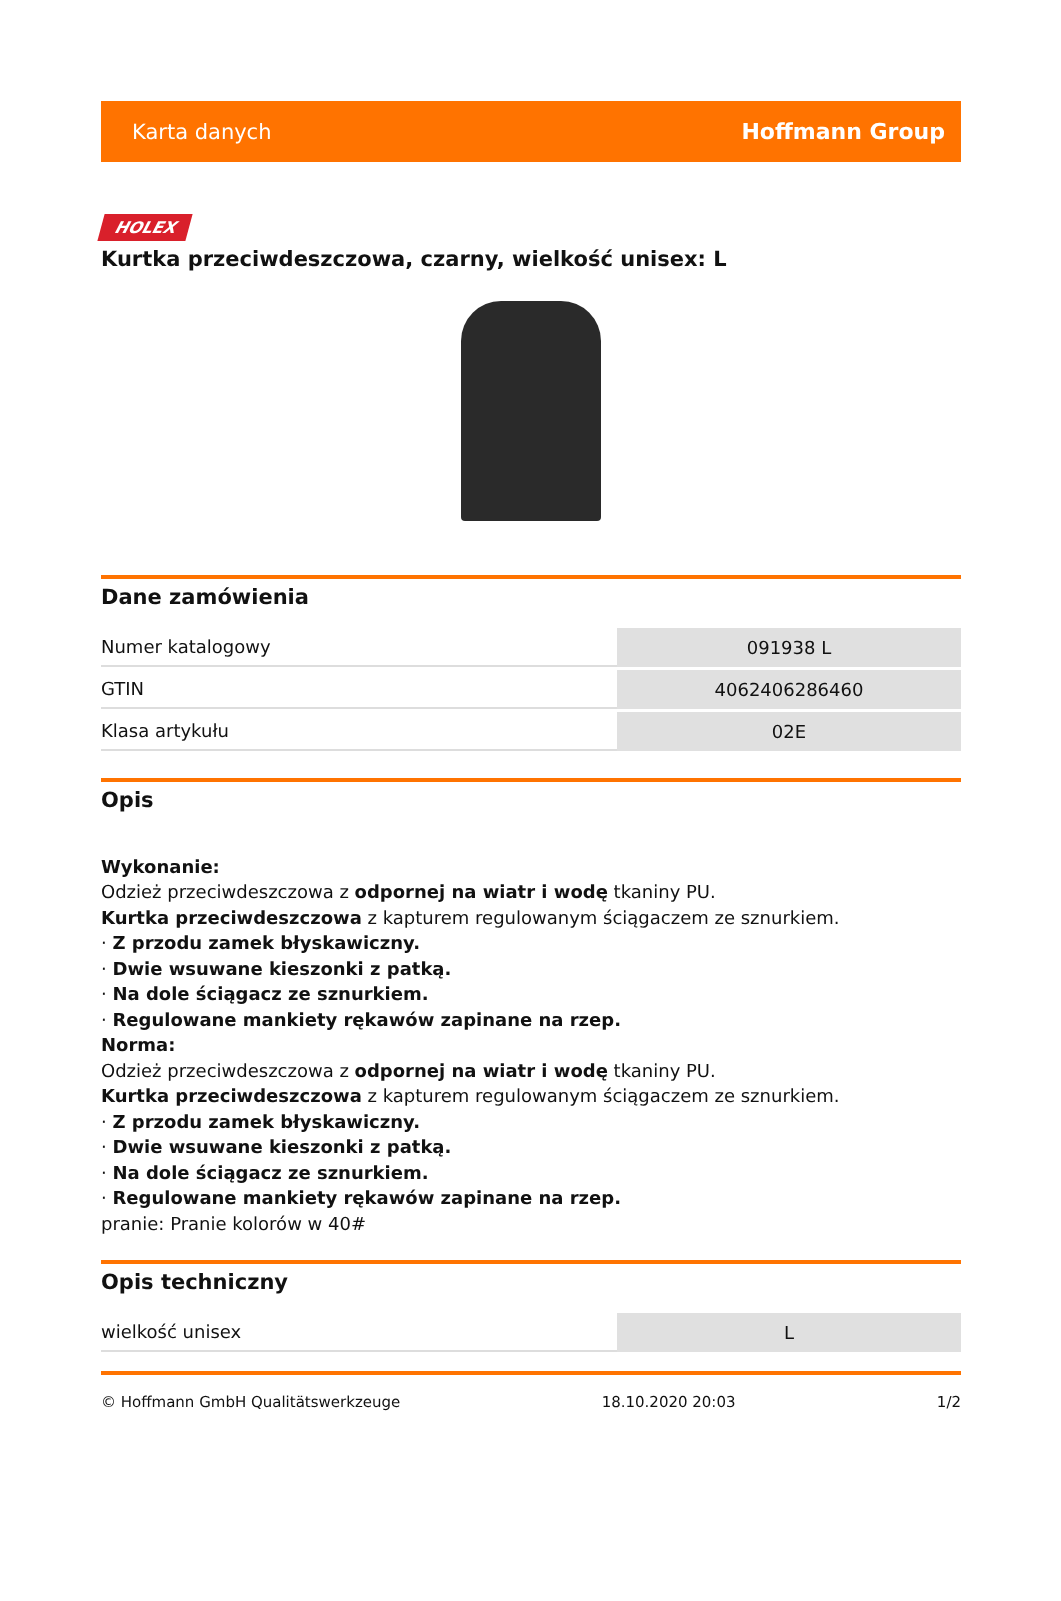Karta danych Hoffmann Group
HOLEX
Kurtka przeciwdeszczowa, czarny, wielkość unisex: L
Dane zamówienia
| Numer katalogowy | 091938 L |
| GTIN | 4062406286460 |
| Klasa artykułu | 02E |
Opis
Wykonanie:
Odzież przeciwdeszczowa z odpornej na wiatr i wodę tkaniny PU.
Kurtka przeciwdeszczowa z kapturem regulowanym ściągaczem ze sznurkiem.
· Z przodu zamek błyskawiczny.
· Dwie wsuwane kieszonki z patką.
· Na dole ściągacz ze sznurkiem.
· Regulowane mankiety rękawów zapinane na rzep.
Norma:
Odzież przeciwdeszczowa z odpornej na wiatr i wodę tkaniny PU.
Kurtka przeciwdeszczowa z kapturem regulowanym ściągaczem ze sznurkiem.
· Z przodu zamek błyskawiczny.
· Dwie wsuwane kieszonki z patką.
· Na dole ściągacz ze sznurkiem.
· Regulowane mankiety rękawów zapinane na rzep.
pranie: Pranie kolorów w 40#
Opis techniczny
| wielkość unisex | L |
© Hoffmann GmbH Qualitätswerkzeuge 18.10.2020 20:03 1/2